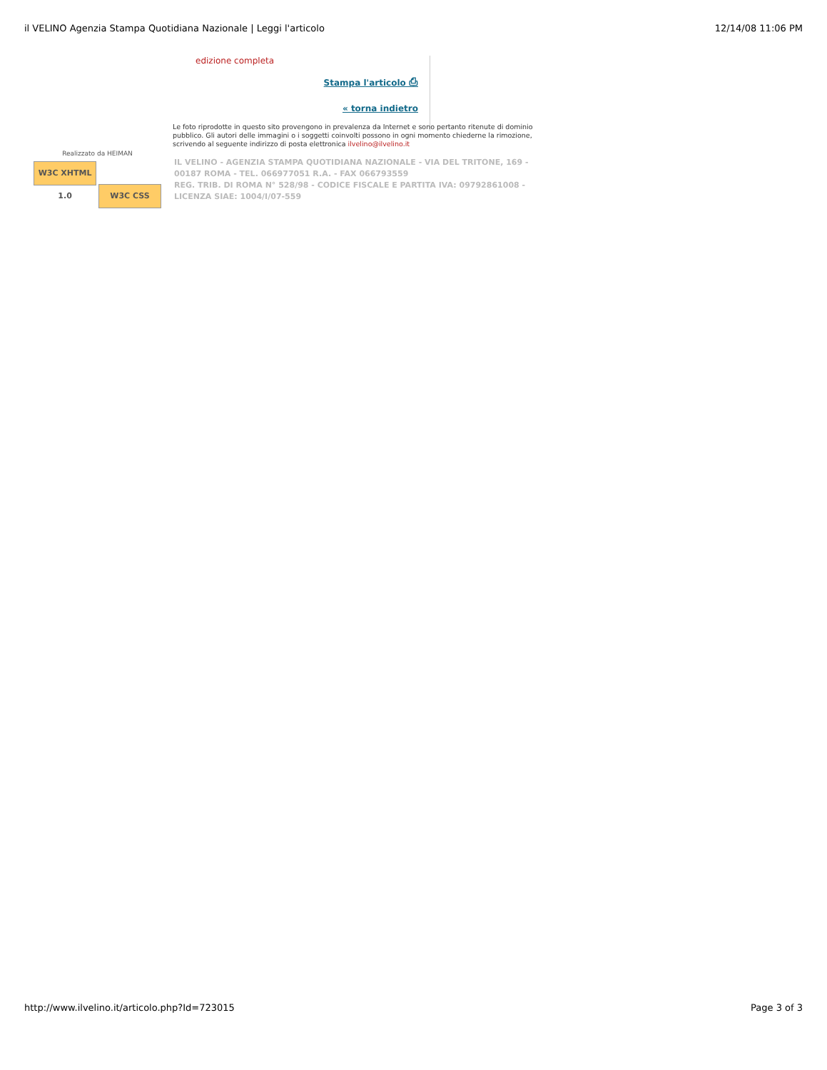il VELINO Agenzia Stampa Quotidiana Nazionale | Leggi l'articolo 12/14/08 11:06 PM
edizione completa
Stampa l'articolo ⎙
« torna indietro
Le foto riprodotte in questo sito provengono in prevalenza da Internet e sono pertanto ritenute di dominio pubblico. Gli autori delle immagini o i soggetti coinvolti possono in ogni momento chiederne la rimozione, scrivendo al seguente indirizzo di posta elettronica ilvelino@ilvelino.it
Realizzato da HEIMAN
W3C XHTML 1.0 W3C CSS
IL VELINO - AGENZIA STAMPA QUOTIDIANA NAZIONALE - VIA DEL TRITONE, 169 - 00187 ROMA - TEL. 066977051 R.A. - FAX 066793559
REG. TRIB. DI ROMA N° 528/98 - CODICE FISCALE E PARTITA IVA: 09792861008 - LICENZA SIAE: 1004/I/07-559
http://www.ilvelino.it/articolo.php?Id=723015 Page 3 of 3